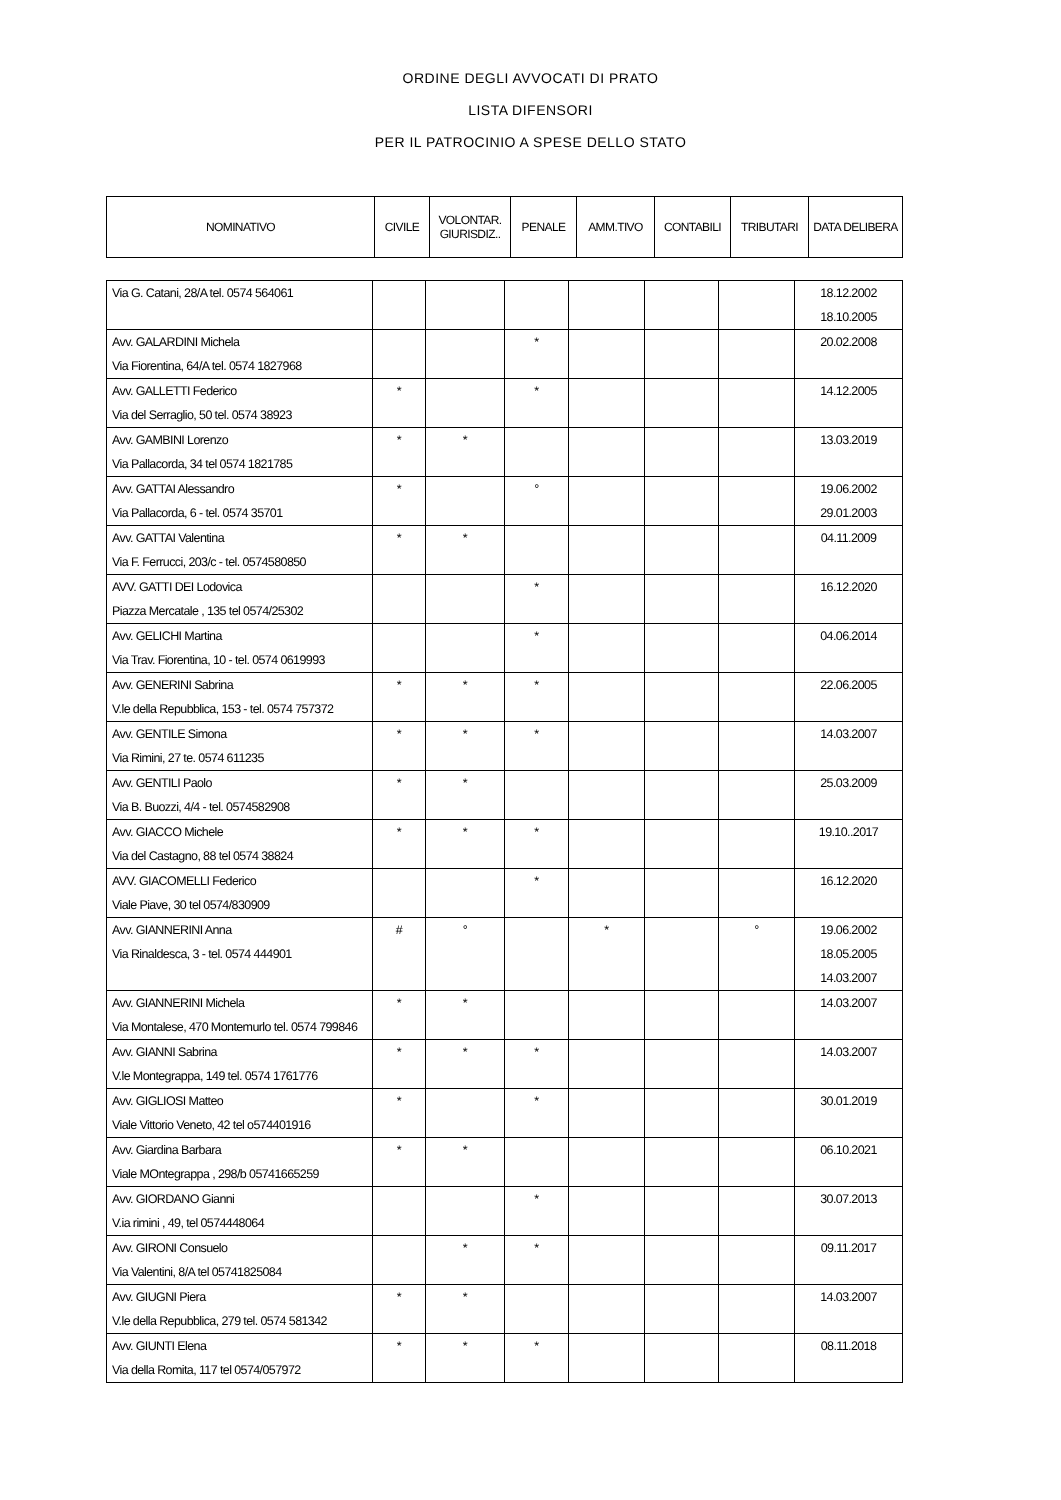ORDINE DEGLI AVVOCATI DI PRATO
LISTA DIFENSORI
PER IL PATROCINIO A SPESE DELLO STATO
| NOMINATIVO | CIVILE | VOLONTAR. GIURISDIZ.. | PENALE | AMM.TIVO | CONTABILI | TRIBUTARI | DATA DELIBERA |
| --- | --- | --- | --- | --- | --- | --- | --- |
| Via G. Catani, 28/A tel. 0574 564061 | | | | | | | 18.12.2002 18.10.2005 |
| Avv. GALARDINI Michela Via Fiorentina, 64/A tel. 0574 1827968 | | | * | | | | 20.02.2008 |
| Avv. GALLETTI Federico Via del Serraglio, 50 tel. 0574 38923 | * | | * | | | | 14.12.2005 |
| Avv. GAMBINI Lorenzo Via Pallacorda, 34 tel 0574 1821785 | * | * | | | | | 13.03.2019 |
| Avv. GATTAI Alessandro Via Pallacorda, 6 - tel. 0574 35701 | * | | ° | | | | 19.06.2002 29.01.2003 |
| Avv. GATTAI Valentina Via F. Ferrucci, 203/c - tel. 0574580850 | * | * | | | | | 04.11.2009 |
| AVV. GATTI DEI Lodovica Piazza Mercatale , 135 tel 0574/25302 | | | * | | | | 16.12.2020 |
| Avv. GELICHI Martina Via Trav. Fiorentina, 10 - tel. 0574 0619993 | | | * | | | | 04.06.2014 |
| Avv. GENERINI Sabrina V.le della Repubblica, 153 - tel. 0574 757372 | * | * | * | | | | 22.06.2005 |
| Avv. GENTILE Simona Via Rimini, 27 te. 0574 611235 | * | * | * | | | | 14.03.2007 |
| Avv. GENTILI Paolo Via B. Buozzi, 4/4 - tel. 0574582908 | * | * | | | | | 25.03.2009 |
| Avv. GIACCO Michele Via del Castagno, 88 tel 0574 38824 | * | * | * | | | | 19.10..2017 |
| AVV. GIACOMELLI Federico Viale Piave, 30 tel 0574/830909 | | | * | | | | 16.12.2020 |
| Avv. GIANNERINI Anna Via Rinaldesca, 3 - tel. 0574 444901 | # | ° | | * | | ° | 19.06.2002 18.05.2005 14.03.2007 |
| Avv. GIANNERINI Michela Via Montalese, 470 Montemurlo tel. 0574 799846 | * | * | | | | | 14.03.2007 |
| Avv. GIANNI Sabrina V.le Montegrappa, 149 tel. 0574 1761776 | * | * | * | | | | 14.03.2007 |
| Avv. GIGLIOSI Matteo Viale Vittorio Veneto, 42 tel o574401916 | * | | * | | | | 30.01.2019 |
| Avv. Giardina Barbara Viale MOntegrappa , 298/b 05741665259 | * | * | | | | | 06.10.2021 |
| Avv. GIORDANO Gianni V.ia rimini , 49, tel 0574448064 | | | * | | | | 30.07.2013 |
| Avv. GIRONI Consuelo Via Valentini, 8/A tel 05741825084 | | * | * | | | | 09.11.2017 |
| Avv. GIUGNI Piera V.le della Repubblica, 279 tel. 0574 581342 | * | * | | | | | 14.03.2007 |
| Avv. GIUNTI Elena Via della Romita, 117 tel 0574/057972 | * | * | * | | | | 08.11.2018 |